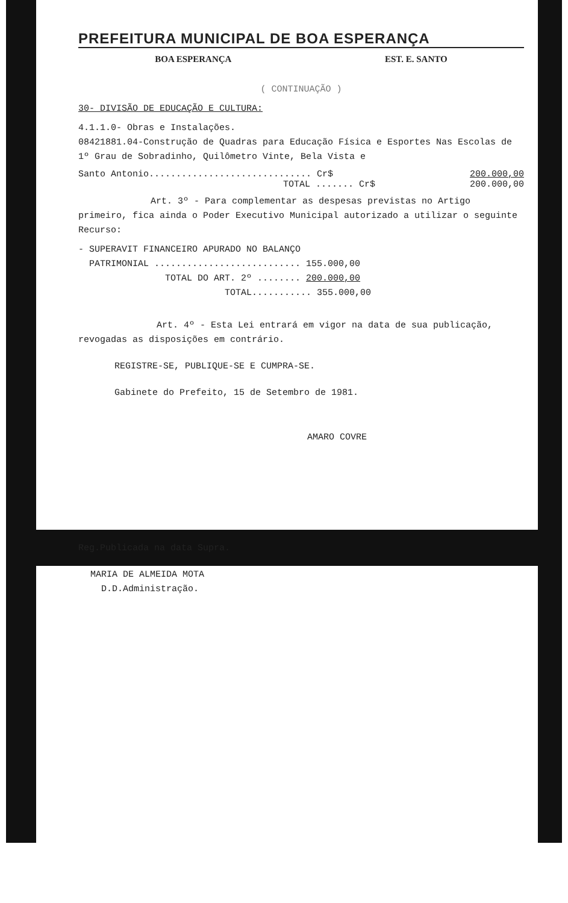PREFEITURA MUNICIPAL DE BOA ESPERANÇA
BOA ESPERANÇA EST. E. SANTO
( CONTINUAÇÃO )
30- DIVISÃO DE EDUCAÇÃO E CULTURA:
4.1.1.0- Obras e Instalações.
08421881.04-Construção de Quadras para Educação Física e Esportes Nas Escolas de 1º Grau de Sobradinho, Quilômetro Vinte, Bela Vista e
Santo Antonio.............................. Cr$ 200.000,00
TOTAL ....... Cr$ 200.000,00
Art. 3º - Para complementar as despesas previstas no Artigo primeiro, fica ainda o Poder Executivo Municipal autorizado a utilizar o seguinte Recurso:
- SUPERAVIT FINANCEIRO APURADO NO BALANÇO
PATRIMONIAL ........................... 155.000,00
TOTAL DO ART. 2º ........ 200.000,00
TOTAL........... 355.000,00
Art. 4º - Esta Lei entrará em vigor na data de sua publicação, revogadas as disposições em contrário.
REGISTRE-SE, PUBLIQUE-SE E CUMPRA-SE.
Gabinete do Prefeito, 15 de Setembro de 1981.
AMARO COVRE
Reg.Publicada na data Supra.
MARIA DE ALMEIDA MOTA
D.D.Administração.